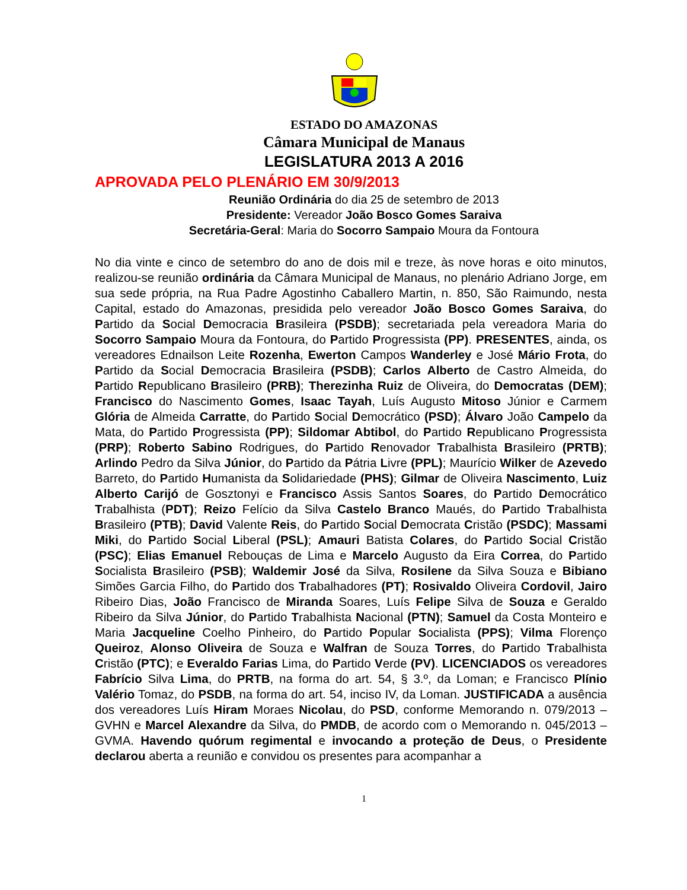ESTADO DO AMAZONAS
Câmara Municipal de Manaus
LEGISLATURA 2013 A 2016
APROVADA PELO PLENÁRIO EM 30/9/2013
Reunião Ordinária do dia 25 de setembro de 2013
Presidente: Vereador João Bosco Gomes Saraiva
Secretária-Geral: Maria do Socorro Sampaio Moura da Fontoura
No dia vinte e cinco de setembro do ano de dois mil e treze, às nove horas e oito minutos, realizou-se reunião ordinária da Câmara Municipal de Manaus, no plenário Adriano Jorge, em sua sede própria, na Rua Padre Agostinho Caballero Martin, n. 850, São Raimundo, nesta Capital, estado do Amazonas, presidida pelo vereador João Bosco Gomes Saraiva, do Partido da Social Democracia Brasileira (PSDB); secretariada pela vereadora Maria do Socorro Sampaio Moura da Fontoura, do Partido Progressista (PP). PRESENTES, ainda, os vereadores Ednailson Leite Rozenha, Ewerton Campos Wanderley e José Mário Frota, do Partido da Social Democracia Brasileira (PSDB); Carlos Alberto de Castro Almeida, do Partido Republicano Brasileiro (PRB); Therezinha Ruiz de Oliveira, do Democratas (DEM); Francisco do Nascimento Gomes, Isaac Tayah, Luís Augusto Mitoso Júnior e Carmem Glória de Almeida Carratte, do Partido Social Democrático (PSD); Álvaro João Campelo da Mata, do Partido Progressista (PP); Sildomar Abtibol, do Partido Republicano Progressista (PRP); Roberto Sabino Rodrigues, do Partido Renovador Trabalhista Brasileiro (PRTB); Arlindo Pedro da Silva Júnior, do Partido da Pátria Livre (PPL); Maurício Wilker de Azevedo Barreto, do Partido Humanista da Solidariedade (PHS); Gilmar de Oliveira Nascimento, Luiz Alberto Carijó de Gosztonyi e Francisco Assis Santos Soares, do Partido Democrático Trabalhista (PDT); Reizo Felício da Silva Castelo Branco Maués, do Partido Trabalhista Brasileiro (PTB); David Valente Reis, do Partido Social Democrata Cristão (PSDC); Massami Miki, do Partido Social Liberal (PSL); Amauri Batista Colares, do Partido Social Cristão (PSC); Elias Emanuel Rebouças de Lima e Marcelo Augusto da Eira Correa, do Partido Socialista Brasileiro (PSB); Waldemir José da Silva, Rosilene da Silva Souza e Bibiano Simões Garcia Filho, do Partido dos Trabalhadores (PT); Rosivaldo Oliveira Cordovil, Jairo Ribeiro Dias, João Francisco de Miranda Soares, Luís Felipe Silva de Souza e Geraldo Ribeiro da Silva Júnior, do Partido Trabalhista Nacional (PTN); Samuel da Costa Monteiro e Maria Jacqueline Coelho Pinheiro, do Partido Popular Socialista (PPS); Vilma Florenço Queiroz, Alonso Oliveira de Souza e Walfran de Souza Torres, do Partido Trabalhista Cristão (PTC); e Everaldo Farias Lima, do Partido Verde (PV). LICENCIADOS os vereadores Fabrício Silva Lima, do PRTB, na forma do art. 54, § 3.º, da Loman; e Francisco Plínio Valério Tomaz, do PSDB, na forma do art. 54, inciso IV, da Loman. JUSTIFICADA a ausência dos vereadores Luís Hiram Moraes Nicolau, do PSD, conforme Memorando n. 079/2013 – GVHN e Marcel Alexandre da Silva, do PMDB, de acordo com o Memorando n. 045/2013 – GVMA. Havendo quórum regimental e invocando a proteção de Deus, o Presidente declarou aberta a reunião e convidou os presentes para acompanhar a
1